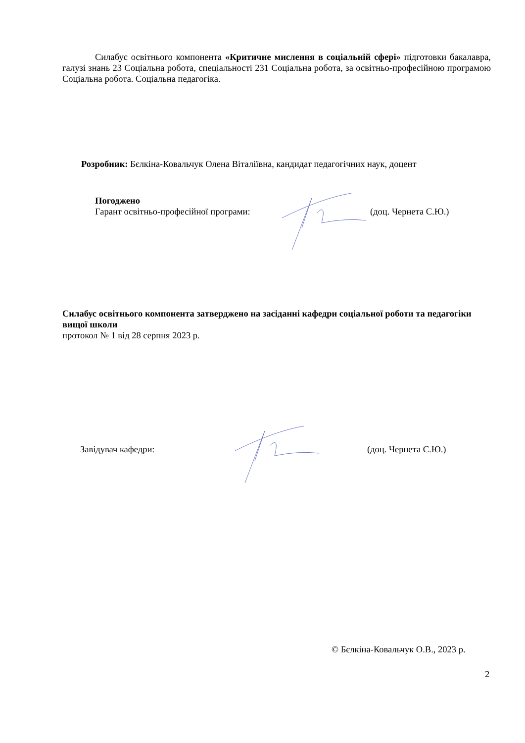Силабус освітнього компонента «Критичне мислення в соціальній сфері» підготовки бакалавра, галузі знань 23 Соціальна робота, спеціальності 231 Соціальна робота, за освітньо-професійною програмою Соціальна робота. Соціальна педагогіка.
Розробник: Бєлкіна-Ковальчук Олена Віталіївна, кандидат педагогічних наук, доцент
Погоджено
Гарант освітньо-професійної програми:
(доц. Чернета С.Ю.)
Силабус освітнього компонента затверджено на засіданні кафедри соціальної роботи та педагогіки вищої школи
протокол № 1 від 28 серпня 2023 р.
Завідувач кафедри: (доц. Чернета С.Ю.)
© Бєлкіна-Ковальчук О.В., 2023 р.
2